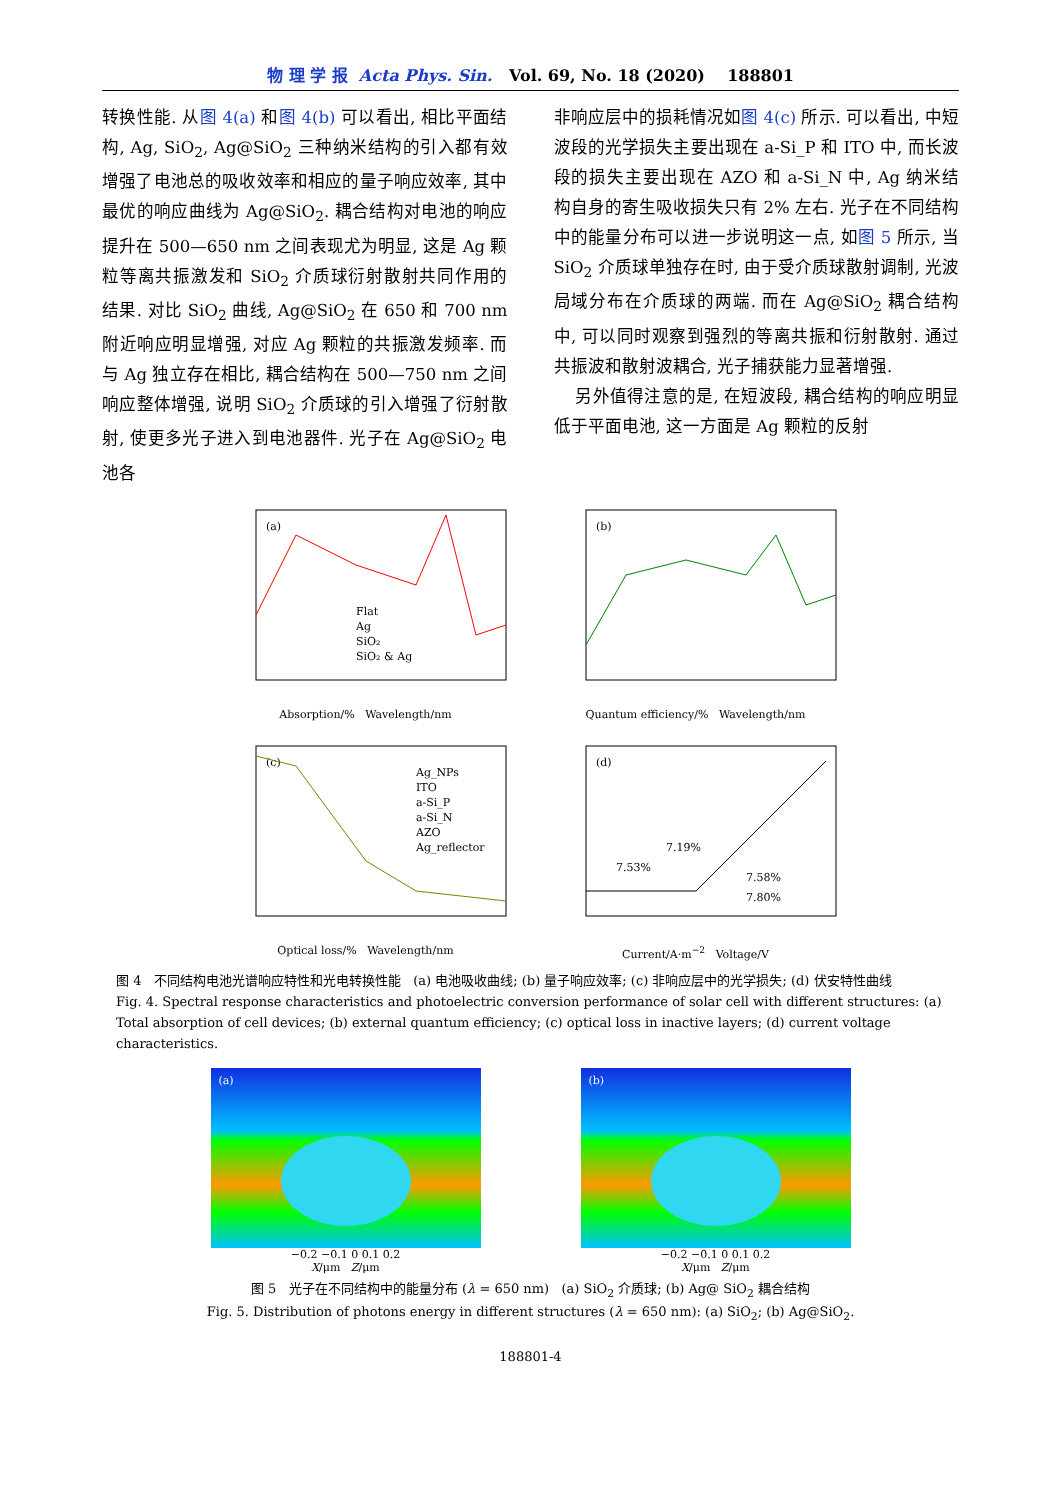物 理 学 报 Acta Phys. Sin. Vol. 69, No. 18 (2020) 188801
转换性能. 从图 4(a) 和图 4(b) 可以看出, 相比平面结构, Ag, SiO<sub>2</sub>, Ag@SiO<sub>2</sub> 三种纳米结构的引入都有效增强了电池总的吸收效率和相应的量子响应效率, 其中最优的响应曲线为 Ag@SiO<sub>2</sub>. 耦合结构对电池的响应提升在 500—650 nm 之间表现尤为明显, 这是 Ag 颗粒等离共振激发和 SiO<sub>2</sub> 介质球衍射散射共同作用的结果. 对比 SiO<sub>2</sub> 曲线, Ag@SiO<sub>2</sub> 在 650 和 700 nm 附近响应明显增强, 对应 Ag 颗粒的共振激发频率. 而与 Ag 独立存在相比, 耦合结构在 500—750 nm 之间响应整体增强, 说明 SiO<sub>2</sub> 介质球的引入增强了衍射散射, 使更多光子进入到电池器件. 光子在 Ag@SiO<sub>2</sub> 电池各
非响应层中的损耗情况如图 4(c) 所示. 可以看出, 中短波段的光学损失主要出现在 a-Si_P 和 ITO 中, 而长波段的损失主要出现在 AZO 和 a-Si_N 中, Ag 纳米结构自身的寄生吸收损失只有 2% 左右. 光子在不同结构中的能量分布可以进一步说明这一点, 如图 5 所示, 当 SiO<sub>2</sub> 介质球单独存在时, 由于受介质球散射调制, 光波局域分布在介质球的两端. 而在 Ag@SiO<sub>2</sub> 耦合结构中, 可以同时观察到强烈的等离共振和衍射散射. 通过共振波和散射波耦合, 光子捕获能力显著增强.
另外值得注意的是, 在短波段, 耦合结构的响应明显低于平面电池, 这一方面是 Ag 颗粒的反射
(a)
Flat
Ag
SiO₂
SiO₂ & Ag
Absorption/% Wavelength/nm
(b)
Quantum efficiency/% Wavelength/nm
(c)
Ag_NPs
ITO
a-Si_P
a-Si_N
AZO
Ag_reflector
Optical loss/% Wavelength/nm
(d)
7.19%
7.53%
7.58%
7.80%
Current/A·m<sup>−2</sup> Voltage/V
图 4 不同结构电池光谱响应特性和光电转换性能 (a) 电池吸收曲线; (b) 量子响应效率; (c) 非响应层中的光学损失; (d) 伏安特性曲线
Fig. 4. Spectral response characteristics and photoelectric conversion performance of solar cell with different structures: (a) Total absorption of cell devices; (b) external quantum efficiency; (c) optical loss in inactive layers; (d) current voltage characteristics.
(a)
−0.2 −0.1 0 0.1 0.2
X/μm Z/μm
(b)
−0.2 −0.1 0 0.1 0.2
X/μm Z/μm
图 5 光子在不同结构中的能量分布 (λ = 650 nm) (a) SiO<sub>2</sub> 介质球; (b) Ag@ SiO<sub>2</sub> 耦合结构
Fig. 5. Distribution of photons energy in different structures (λ = 650 nm): (a) SiO<sub>2</sub>; (b) Ag@SiO<sub>2</sub>.
188801-4